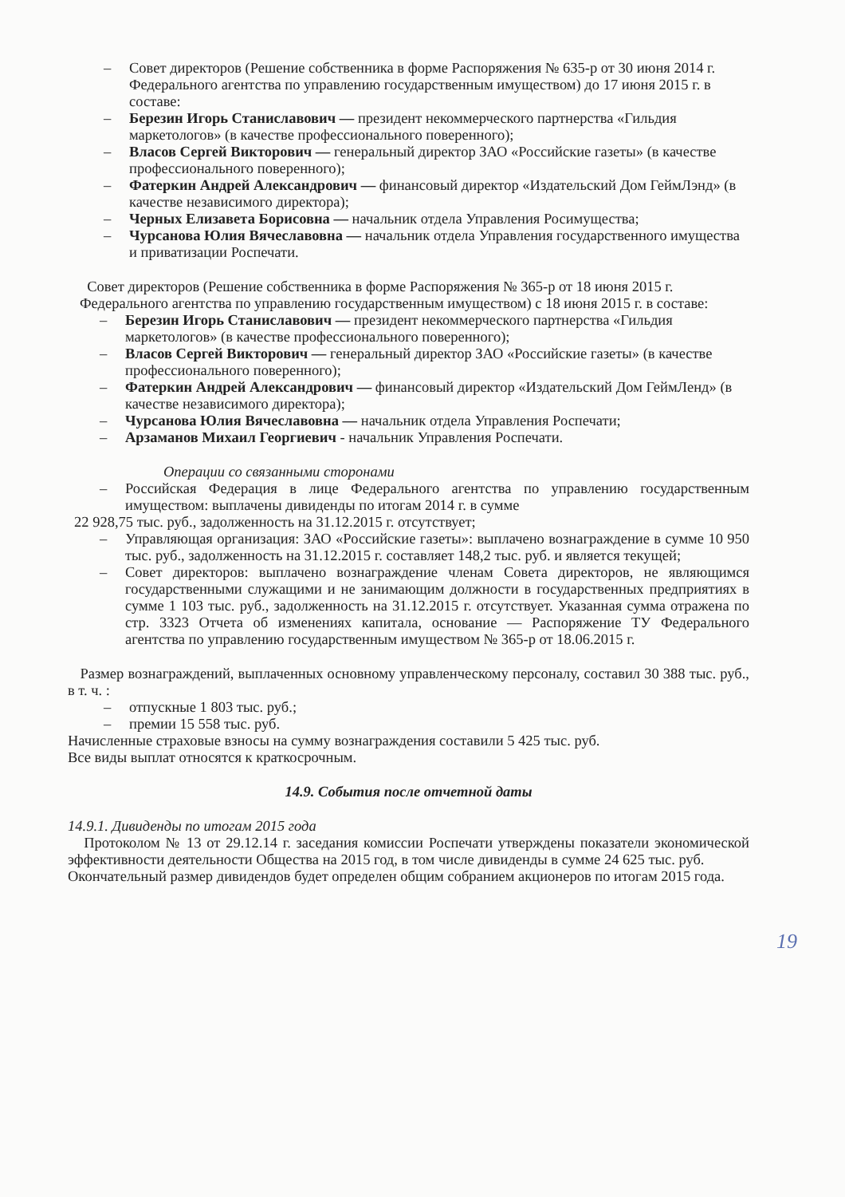– Совет директоров (Решение собственника в форме Распоряжения № 635-р от 30 июня 2014 г. Федерального агентства по управлению государственным имуществом) до 17 июня 2015 г. в составе:
– Березин Игорь Станиславович — президент некоммерческого партнерства «Гильдия маркетологов» (в качестве профессионального поверенного);
– Власов Сергей Викторович — генеральный директор ЗАО «Российские газеты» (в качестве профессионального поверенного);
– Фатеркин Андрей Александрович — финансовый директор «Издательский Дом ГеймЛэнд» (в качестве независимого директора);
– Черных Елизавета Борисовна — начальник отдела Управления Росимущества;
– Чурсанова Юлия Вячеславовна — начальник отдела Управления государственного имущества и приватизации Роспечати.
Совет директоров (Решение собственника в форме Распоряжения № 365-р от 18 июня 2015 г. Федерального агентства по управлению государственным имуществом) с 18 июня 2015 г. в составе:
– Березин Игорь Станиславович — президент некоммерческого партнерства «Гильдия маркетологов» (в качестве профессионального поверенного);
– Власов Сергей Викторович — генеральный директор ЗАО «Российские газеты» (в качестве профессионального поверенного);
– Фатеркин Андрей Александрович — финансовый директор «Издательский Дом ГеймЛенд» (в качестве независимого директора);
– Чурсанова Юлия Вячеславовна — начальник отдела Управления Роспечати;
– Арзаманов Михаил Георгиевич - начальник Управления Роспечати.
Операции со связанными сторонами
– Российская Федерация в лице Федерального агентства по управлению государственным имуществом: выплачены дивиденды по итогам 2014 г. в сумме
22 928,75 тыс. руб., задолженность на 31.12.2015 г. отсутствует;
– Управляющая организация: ЗАО «Российские газеты»: выплачено вознаграждение в сумме 10 950 тыс. руб., задолженность на 31.12.2015 г. составляет 148,2 тыс. руб. и является текущей;
– Совет директоров: выплачено вознаграждение членам Совета директоров, не являющимся государственными служащими и не занимающим должности в государственных предприятиях в сумме 1 103 тыс. руб., задолженность на 31.12.2015 г. отсутствует. Указанная сумма отражена по стр. 3323 Отчета об изменениях капитала, основание — Распоряжение ТУ Федерального агентства по управлению государственным имуществом № 365-р от 18.06.2015 г.
Размер вознаграждений, выплаченных основному управленческому персоналу, составил 30 388 тыс. руб., в т. ч. :
– отпускные 1 803 тыс. руб.;
– премии 15 558 тыс. руб.
Начисленные страховые взносы на сумму вознаграждения составили 5 425 тыс. руб.
Все виды выплат относятся к краткосрочным.
14.9. События после отчетной даты
14.9.1. Дивиденды по итогам 2015 года
Протоколом № 13 от 29.12.14 г. заседания комиссии Роспечати утверждены показатели экономической эффективности деятельности Общества на 2015 год, в том числе дивиденды в сумме 24 625 тыс. руб.
Окончательный размер дивидендов будет определен общим собранием акционеров по итогам 2015 года.
19